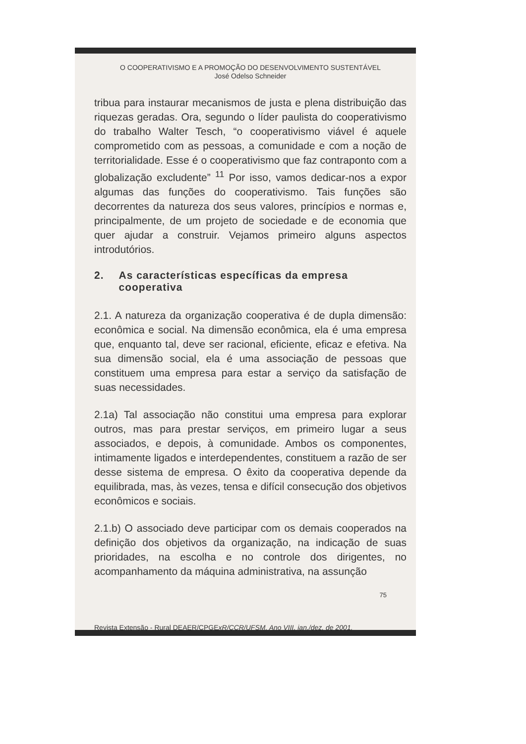O COOPERATIVISMO E A PROMOÇÃO DO DESENVOLVIMENTO SUSTENTÁVEL
José Odelso Schneider
tribua para instaurar mecanismos de justa e plena distribuição das riquezas geradas. Ora, segundo o líder paulista do cooperativismo do trabalho Walter Tesch, “o cooperativismo viável é aquele comprometido com as pessoas, a comunidade e com a noção de territorialidade. Esse é o cooperativismo que faz contraponto com a globalização excludente” <sup>11</sup> Por isso, vamos dedicar-nos a expor algumas das funções do cooperativismo. Tais funções são decorrentes da natureza dos seus valores, princípios e normas e, principalmente, de um projeto de sociedade e de economia que quer ajudar a construir. Vejamos primeiro alguns aspectos introdutórios.
2. As características específicas da empresa cooperativa
2.1. A natureza da organização cooperativa é de dupla dimensão: econômica e social. Na dimensão econômica, ela é uma empresa que, enquanto tal, deve ser racional, eficiente, eficaz e efetiva. Na sua dimensão social, ela é uma associação de pessoas que constituem uma empresa para estar a serviço da satisfação de suas necessidades.
2.1a) Tal associação não constitui uma empresa para explorar outros, mas para prestar serviços, em primeiro lugar a seus associados, e depois, à comunidade. Ambos os componentes, intimamente ligados e interdependentes, constituem a razão de ser desse sistema de empresa. O êxito da cooperativa depende da equilibrada, mas, às vezes, tensa e difícil consecução dos objetivos econômicos e sociais.
2.1.b) O associado deve participar com os demais cooperados na definição dos objetivos da organização, na indicação de suas prioridades, na escolha e no controle dos dirigentes, no acompanhamento da máquina administrativa, na assunção
75
Revista Extensão - Rural DEAER/CPGExR/CCR/UFSM, Ano VIII, jan./dez. de 2001.